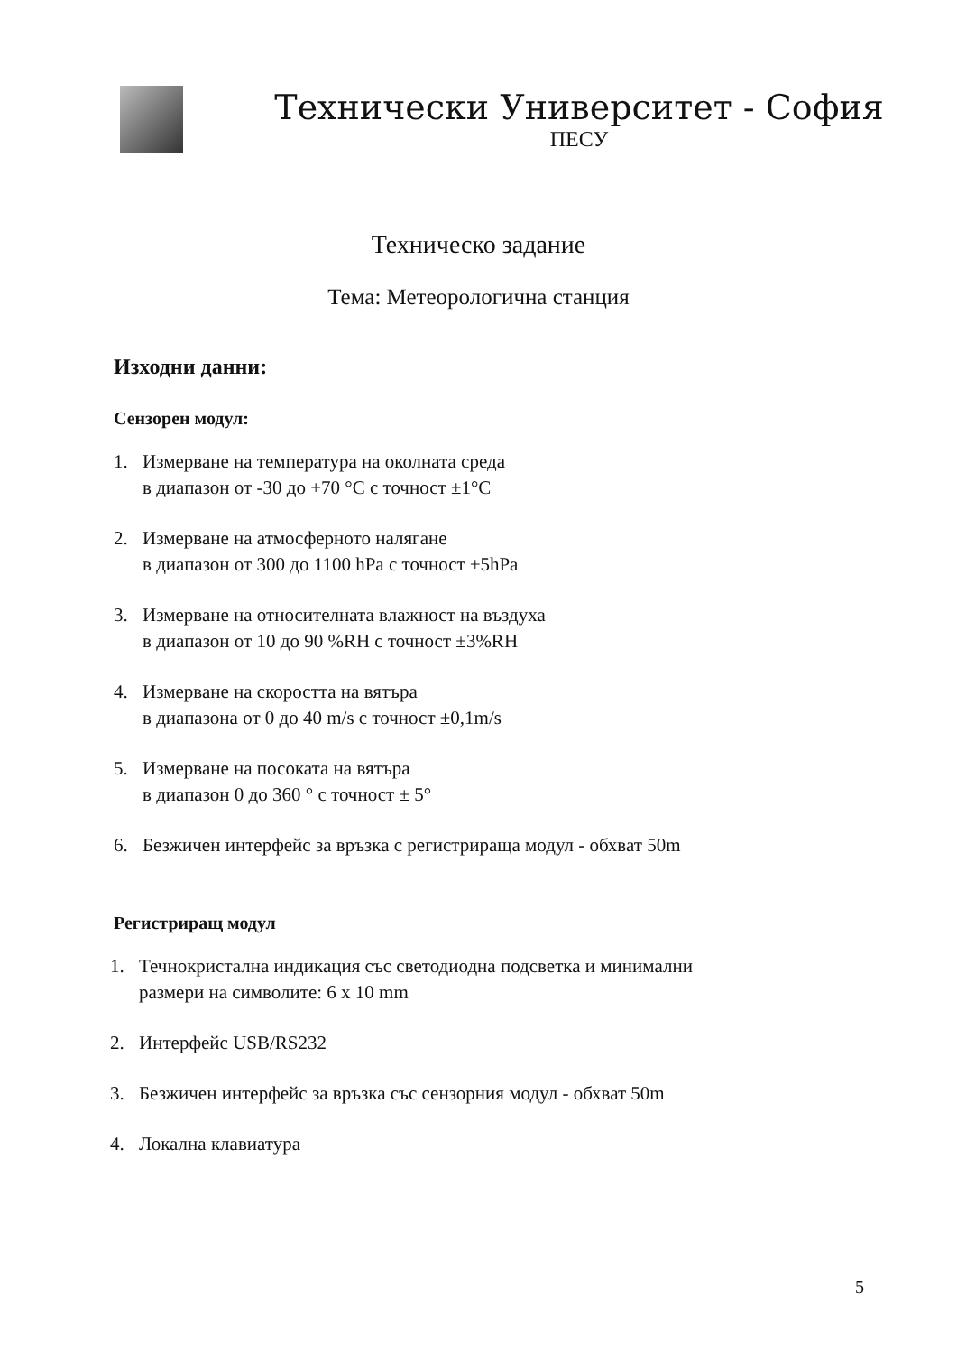Технически Университет - София
ПЕСУ
Техническо задание
Тема: Метеорологична станция
Изходни данни:
Сензорен модул:
1. Измерване на температура на околната среда
в диапазон от -30 до +70 °C с точност ±1°C
2. Измерване на атмосферното налягане
в диапазон от 300 до 1100 hPa с точност ±5hPa
3. Измерване на относителната влажност на въздуха
в диапазон от 10 до 90 %RH с точност ±3%RH
4. Измерване на скоростта на вятъра
в диапазона от 0 до 40 m/s с точност ±0,1m/s
5. Измерване на посоката на вятъра
в диапазон 0 до 360 ° с точност ± 5°
6. Безжичен интерфейс за връзка с регистрираща модул - обхват 50m
Регистриращ модул
1. Течнокристална индикация със светодиодна подсветка и минимални
размери на символите: 6 x 10 mm
2. Интерфейс USB/RS232
3. Безжичен интерфейс за връзка със сензорния модул - обхват 50m
4. Локална клавиатура
5